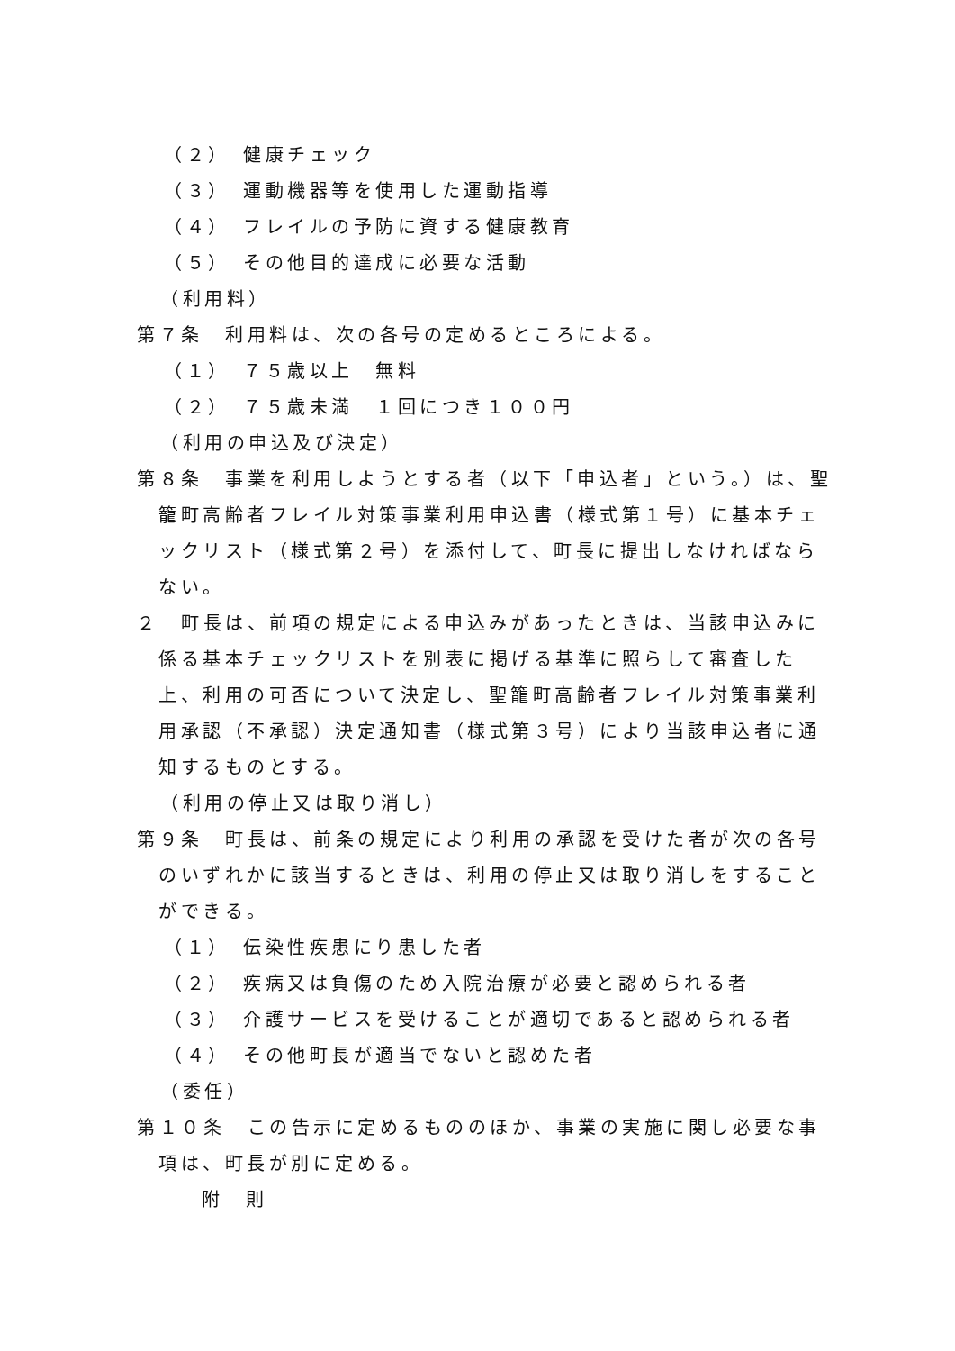（２）　健康チェック
（３）　運動機器等を使用した運動指導
（４）　フレイルの予防に資する健康教育
（５）　その他目的達成に必要な活動
（利用料）
第７条　利用料は、次の各号の定めるところによる。
（１）　７５歳以上　無料
（２）　７５歳未満　１回につき１００円
（利用の申込及び決定）
第８条　事業を利用しようとする者（以下「申込者」という。）は、聖籠町高齢者フレイル対策事業利用申込書（様式第１号）に基本チェックリスト（様式第２号）を添付して、町長に提出しなければならない。
２　町長は、前項の規定による申込みがあったときは、当該申込みに係る基本チェックリストを別表に掲げる基準に照らして審査した上、利用の可否について決定し、聖籠町高齢者フレイル対策事業利用承認（不承認）決定通知書（様式第３号）により当該申込者に通知するものとする。
（利用の停止又は取り消し）
第９条　町長は、前条の規定により利用の承認を受けた者が次の各号のいずれかに該当するときは、利用の停止又は取り消しをすることができる。
（１）　伝染性疾患にり患した者
（２）　疾病又は負傷のため入院治療が必要と認められる者
（３）　介護サービスを受けることが適切であると認められる者
（４）　その他町長が適当でないと認めた者
（委任）
第１０条　この告示に定めるもののほか、事業の実施に関し必要な事項は、町長が別に定める。
附　則